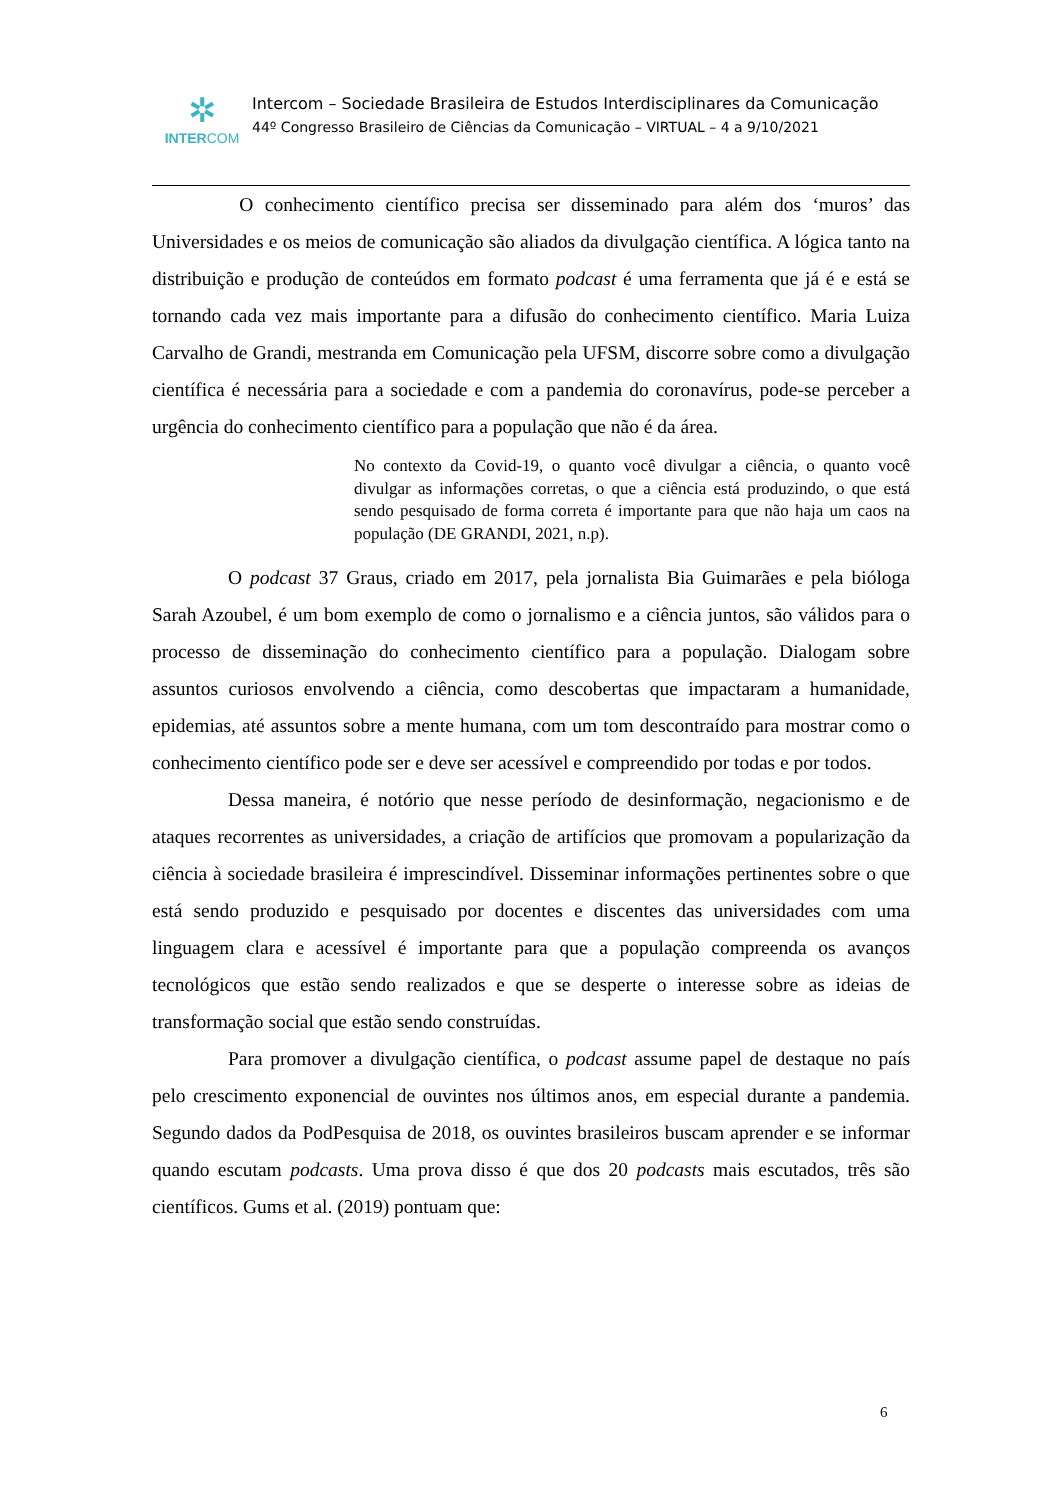✲
INTERCOM
Intercom – Sociedade Brasileira de Estudos Interdisciplinares da Comunicação
44º Congresso Brasileiro de Ciências da Comunicação – VIRTUAL – 4 a 9/10/2021
O conhecimento científico precisa ser disseminado para além dos ‘muros’ das Universidades e os meios de comunicação são aliados da divulgação científica. A lógica tanto na distribuição e produção de conteúdos em formato podcast é uma ferramenta que já é e está se tornando cada vez mais importante para a difusão do conhecimento científico. Maria Luiza Carvalho de Grandi, mestranda em Comunicação pela UFSM, discorre sobre como a divulgação científica é necessária para a sociedade e com a pandemia do coronavírus, pode-se perceber a urgência do conhecimento científico para a população que não é da área.
No contexto da Covid-19, o quanto você divulgar a ciência, o quanto você divulgar as informações corretas, o que a ciência está produzindo, o que está sendo pesquisado de forma correta é importante para que não haja um caos na população (DE GRANDI, 2021, n.p).
O podcast 37 Graus, criado em 2017, pela jornalista Bia Guimarães e pela bióloga Sarah Azoubel, é um bom exemplo de como o jornalismo e a ciência juntos, são válidos para o processo de disseminação do conhecimento científico para a população. Dialogam sobre assuntos curiosos envolvendo a ciência, como descobertas que impactaram a humanidade, epidemias, até assuntos sobre a mente humana, com um tom descontraído para mostrar como o conhecimento científico pode ser e deve ser acessível e compreendido por todas e por todos.
Dessa maneira, é notório que nesse período de desinformação, negacionismo e de ataques recorrentes as universidades, a criação de artifícios que promovam a popularização da ciência à sociedade brasileira é imprescindível. Disseminar informações pertinentes sobre o que está sendo produzido e pesquisado por docentes e discentes das universidades com uma linguagem clara e acessível é importante para que a população compreenda os avanços tecnológicos que estão sendo realizados e que se desperte o interesse sobre as ideias de transformação social que estão sendo construídas.
Para promover a divulgação científica, o podcast assume papel de destaque no país pelo crescimento exponencial de ouvintes nos últimos anos, em especial durante a pandemia. Segundo dados da PodPesquisa de 2018, os ouvintes brasileiros buscam aprender e se informar quando escutam podcasts. Uma prova disso é que dos 20 podcasts mais escutados, três são científicos. Gums et al. (2019) pontuam que:
6